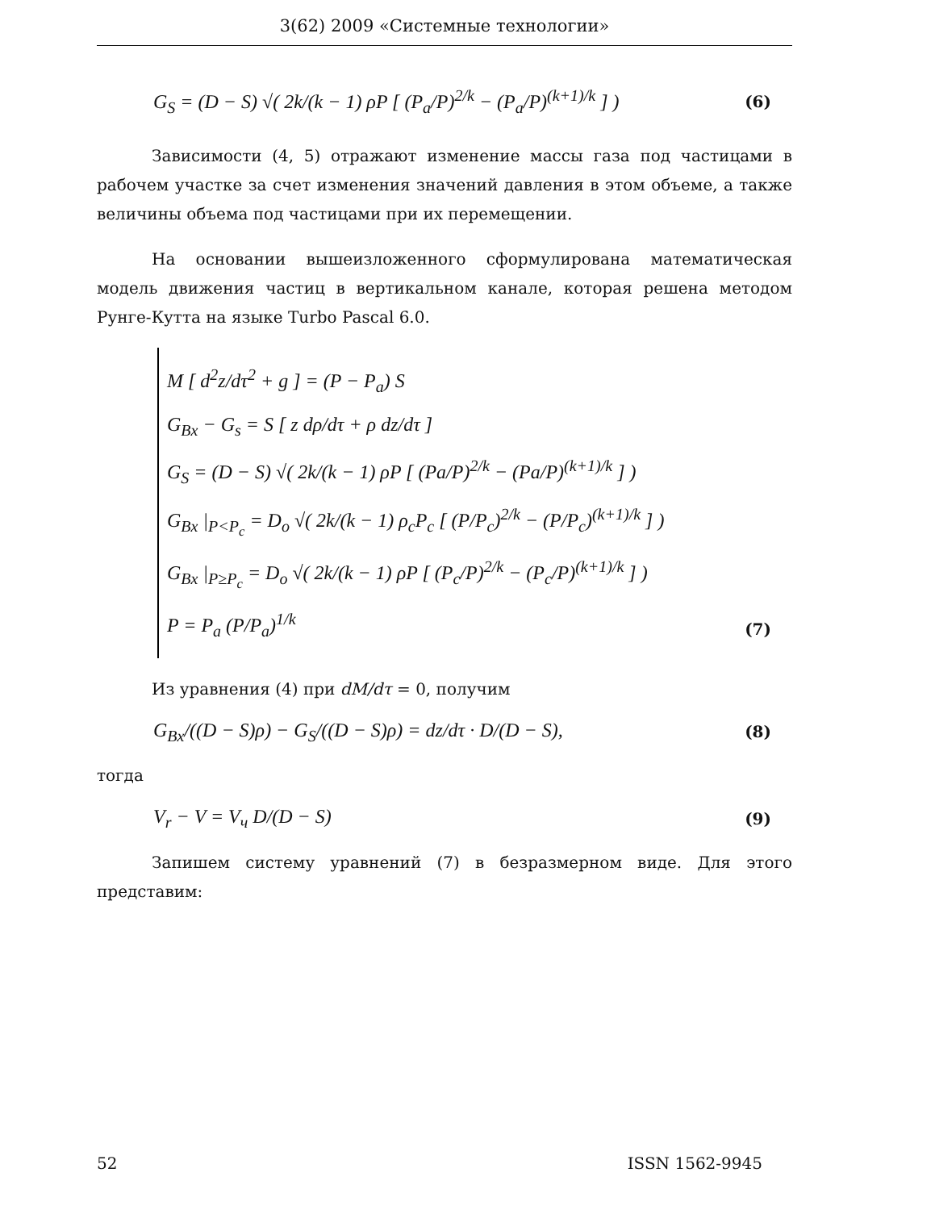3(62) 2009 «Системные технологии»
G<sub>S</sub> = (D − S) √( 2k/(k − 1) ρP [ (P<sub>a</sub>/P)<sup>2/k</sup> − (P<sub>a</sub>/P)<sup>(k+1)/k</sup> ] ) (6)
Зависимости (4, 5) отражают изменение массы газа под частицами в рабочем участке за счет изменения значений давления в этом объеме, а также величины объема под частицами при их перемещении.
На основании вышеизложенного сформулирована математическая модель движения частиц в вертикальном канале, которая решена методом Рунге-Кутта на языке Turbo Pascal 6.0.
M [ d<sup>2</sup>z/dτ<sup>2</sup> + g ] = (P − P<sub>a</sub>) S
G<sub>Bx</sub> − G<sub>s</sub> = S [ z dρ/dτ + ρ dz/dτ ]
G<sub>S</sub> = (D − S) √( 2k/(k − 1) ρP [ (Pa/P)<sup>2/k</sup> − (Pa/P)<sup>(k+1)/k</sup> ] )
G<sub>Bx</sub> |<sub>P<P<sub>c</sub></sub> = D<sub>o</sub> √( 2k/(k − 1) ρ<sub>c</sub>P<sub>c</sub> [ (P/P<sub>c</sub>)<sup>2/k</sup> − (P/P<sub>c</sub>)<sup>(k+1)/k</sup> ] )
G<sub>Bx</sub> |<sub>P≥P<sub>c</sub></sub> = D<sub>o</sub> √( 2k/(k − 1) ρP [ (P<sub>c</sub>/P)<sup>2/k</sup> − (P<sub>c</sub>/P)<sup>(k+1)/k</sup> ] )
P = P<sub>a</sub> (P/P<sub>a</sub>)<sup>1/k</sup>
(7)
Из уравнения (4) при dM/dτ = 0, получим
G<sub>Bx</sub>/((D − S)ρ) − G<sub>S</sub>/((D − S)ρ) = dz/dτ · D/(D − S), (8)
тогда
V<sub>r</sub> − V = V<sub>ч</sub> D/(D − S) (9)
Запишем систему уравнений (7) в безразмерном виде. Для этого представим:
52 ISSN 1562-9945